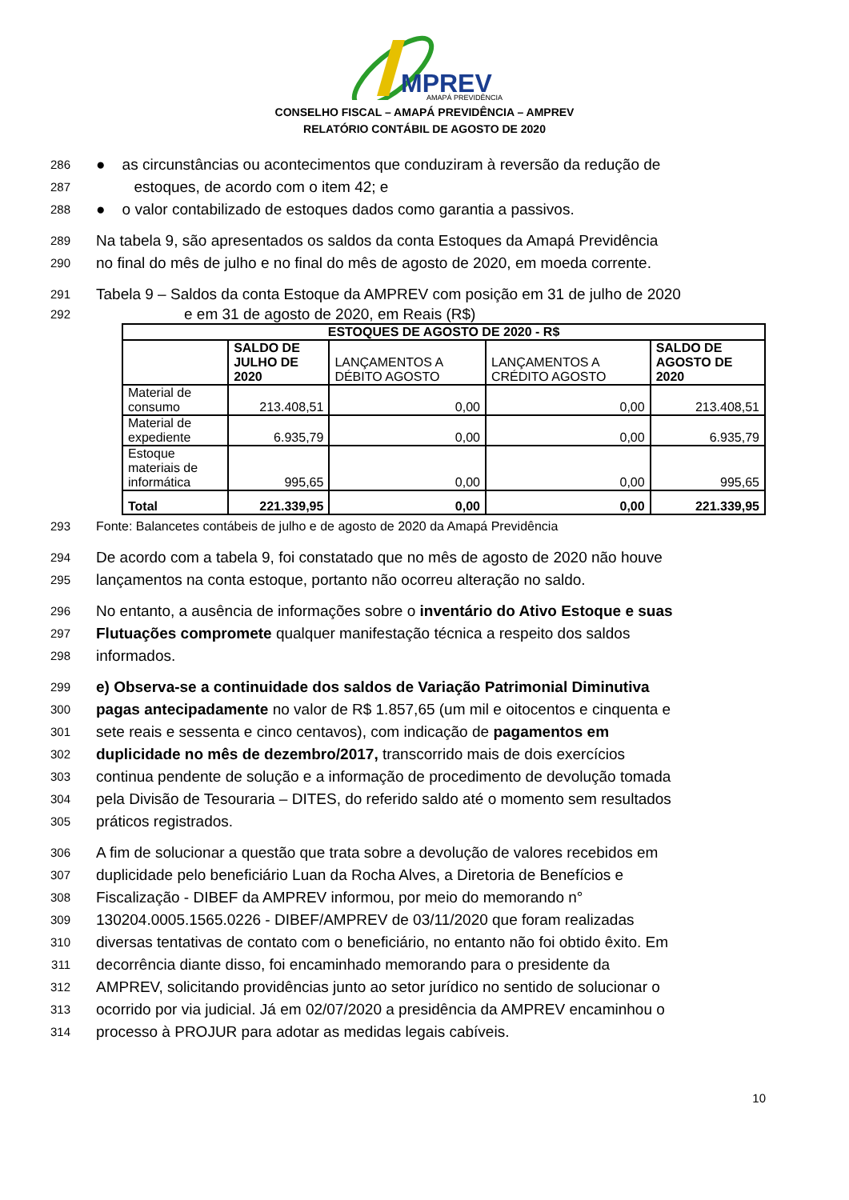MPREV
AMAPÁ PREVIDÊNCIA
CONSELHO FISCAL – AMAPÁ PREVIDÊNCIA – AMPREV
RELATÓRIO CONTÁBIL DE AGOSTO DE 2020
286 ● as circunstâncias ou acontecimentos que conduziram à reversão da redução de
287 estoques, de acordo com o item 42; e
288 ● o valor contabilizado de estoques dados como garantia a passivos.
289 Na tabela 9, são apresentados os saldos da conta Estoques da Amapá Previdência
290 no final do mês de julho e no final do mês de agosto de 2020, em moeda corrente.
291 Tabela 9 – Saldos da conta Estoque da AMPREV com posição em 31 de julho de 2020
292 e em 31 de agosto de 2020, em Reais (R$)
| ESTOQUES DE AGOSTO DE 2020 - R$ | | | | |
| --- | --- | --- | --- | --- |
| | SALDO DE JULHO DE 2020 | LANÇAMENTOS A DÉBITO AGOSTO | LANÇAMENTOS A CRÉDITO AGOSTO | SALDO DE AGOSTO DE 2020 |
| Material de consumo | 213.408,51 | 0,00 | 0,00 | 213.408,51 |
| Material de expediente | 6.935,79 | 0,00 | 0,00 | 6.935,79 |
| Estoque materiais de informática | 995,65 | 0,00 | 0,00 | 995,65 |
| Total | 221.339,95 | 0,00 | 0,00 | 221.339,95 |
293 Fonte: Balancetes contábeis de julho e de agosto de 2020 da Amapá Previdência
294 De acordo com a tabela 9, foi constatado que no mês de agosto de 2020 não houve
295 lançamentos na conta estoque, portanto não ocorreu alteração no saldo.
296 No entanto, a ausência de informações sobre o inventário do Ativo Estoque e suas
297 Flutuações compromete qualquer manifestação técnica a respeito dos saldos
298 informados.
299 e) Observa-se a continuidade dos saldos de Variação Patrimonial Diminutiva
300 pagas antecipadamente no valor de R$ 1.857,65 (um mil e oitocentos e cinquenta e
301 sete reais e sessenta e cinco centavos), com indicação de pagamentos em
302 duplicidade no mês de dezembro/2017, transcorrido mais de dois exercícios
303 continua pendente de solução e a informação de procedimento de devolução tomada
304 pela Divisão de Tesouraria – DITES, do referido saldo até o momento sem resultados
305 práticos registrados.
306 A fim de solucionar a questão que trata sobre a devolução de valores recebidos em
307 duplicidade pelo beneficiário Luan da Rocha Alves, a Diretoria de Benefícios e
308 Fiscalização - DIBEF da AMPREV informou, por meio do memorando n°
309 130204.0005.1565.0226 - DIBEF/AMPREV de 03/11/2020 que foram realizadas
310 diversas tentativas de contato com o beneficiário, no entanto não foi obtido êxito. Em
311 decorrência diante disso, foi encaminhado memorando para o presidente da
312 AMPREV, solicitando providências junto ao setor jurídico no sentido de solucionar o
313 ocorrido por via judicial. Já em 02/07/2020 a presidência da AMPREV encaminhou o
314 processo à PROJUR para adotar as medidas legais cabíveis.
10